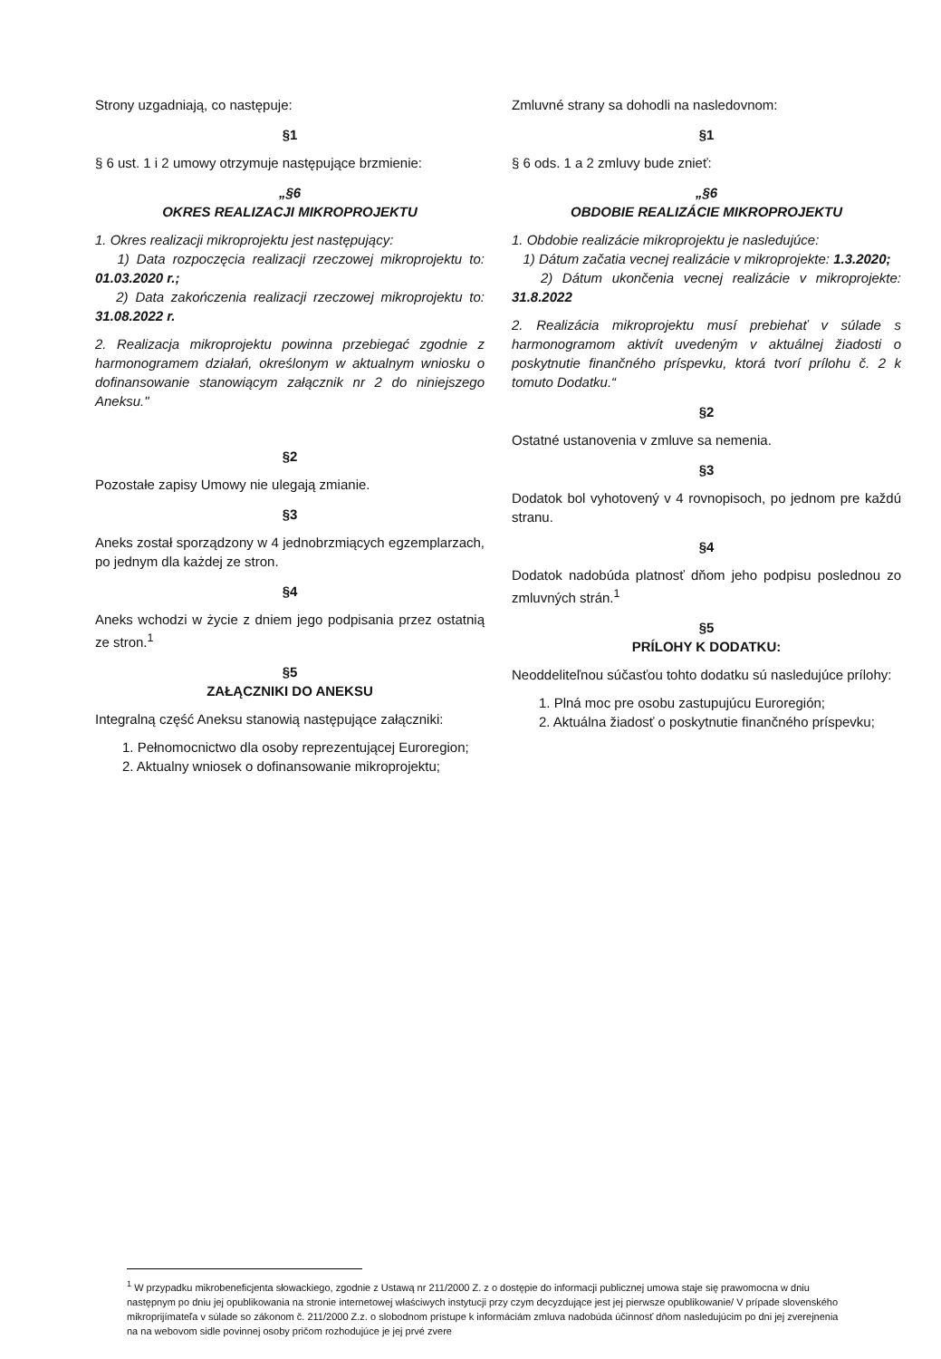Strony uzgadniają, co następuje:
§1
§ 6 ust. 1 i 2 umowy otrzymuje następujące brzmienie:
„§6
OKRES REALIZACJI MIKROPROJEKTU
1. Okres realizacji mikroprojektu jest następujący:
1) Data rozpoczęcia realizacji rzeczowej mikroprojektu to: 01.03.2020 r.;
2) Data zakończenia realizacji rzeczowej mikroprojektu to: 31.08.2022 r.
2. Realizacja mikroprojektu powinna przebiegać zgodnie z harmonogramem działań, określonym w aktualnym wniosku o dofinansowanie stanowiącym załącznik nr 2 do niniejszego Aneksu."
§2
Pozostałe zapisy Umowy nie ulegają zmianie.
§3
Aneks został sporządzony w 4 jednobrzmiących egzemplarzach, po jednym dla każdej ze stron.
§4
Aneks wchodzi w życie z dniem jego podpisania przez ostatnią ze stron.<sup>1</sup>
§5
ZAŁĄCZNIKI DO ANEKSU
Integralną część Aneksu stanowią następujące załączniki:
1. Pełnomocnictwo dla osoby reprezentującej Euroregion;
2. Aktualny wniosek o dofinansowanie mikroprojektu;
Zmluvné strany sa dohodli na nasledovnom:
§1
§ 6 ods. 1 a 2 zmluvy bude znieť:
„§6
OBDOBIE REALIZÁCIE MIKROPROJEKTU
1. Obdobie realizácie mikroprojektu je nasledujúce:
1) Dátum začatia vecnej realizácie v mikroprojekte: 1.3.2020;
2) Dátum ukončenia vecnej realizácie v mikroprojekte: 31.8.2022
2. Realizácia mikroprojektu musí prebiehať v súlade s harmonogramom aktivít uvedeným v aktuálnej žiadosti o poskytnutie finančného príspevku, ktorá tvorí prílohu č. 2 k tomuto Dodatku.“
§2
Ostatné ustanovenia v zmluve sa nemenia.
§3
Dodatok bol vyhotovený v 4 rovnopisoch, po jednom pre každú stranu.
§4
Dodatok nadobúda platnosť dňom jeho podpisu poslednou zo zmluvných strán.<sup>1</sup>
§5
PRÍLOHY K DODATKU:
Neoddeliteľnou súčasťou tohto dodatku sú nasledujúce prílohy:
1. Plná moc pre osobu zastupujúcu Euroregión;
2. Aktuálna žiadosť o poskytnutie finančného príspevku;
<sup>1</sup> W przypadku mikrobeneficjenta słowackiego, zgodnie z Ustawą nr 211/2000 Z. z o dostępie do informacji publicznej umowa staje się prawomocna w dniu następnym po dniu jej opublikowania na stronie internetowej właściwych instytucji przy czym decyzdujące jest jej pierwsze opublikowanie/ V prípade slovenského mikroprijímateľa v súlade so zákonom č. 211/2000 Z.z. o slobodnom prístupe k informáciám zmluva nadobúda účinnosť dňom nasledujúcim po dni jej zverejnenia na na webovom sidle povinnej osoby pričom rozhodujúce je jej prvé zvere